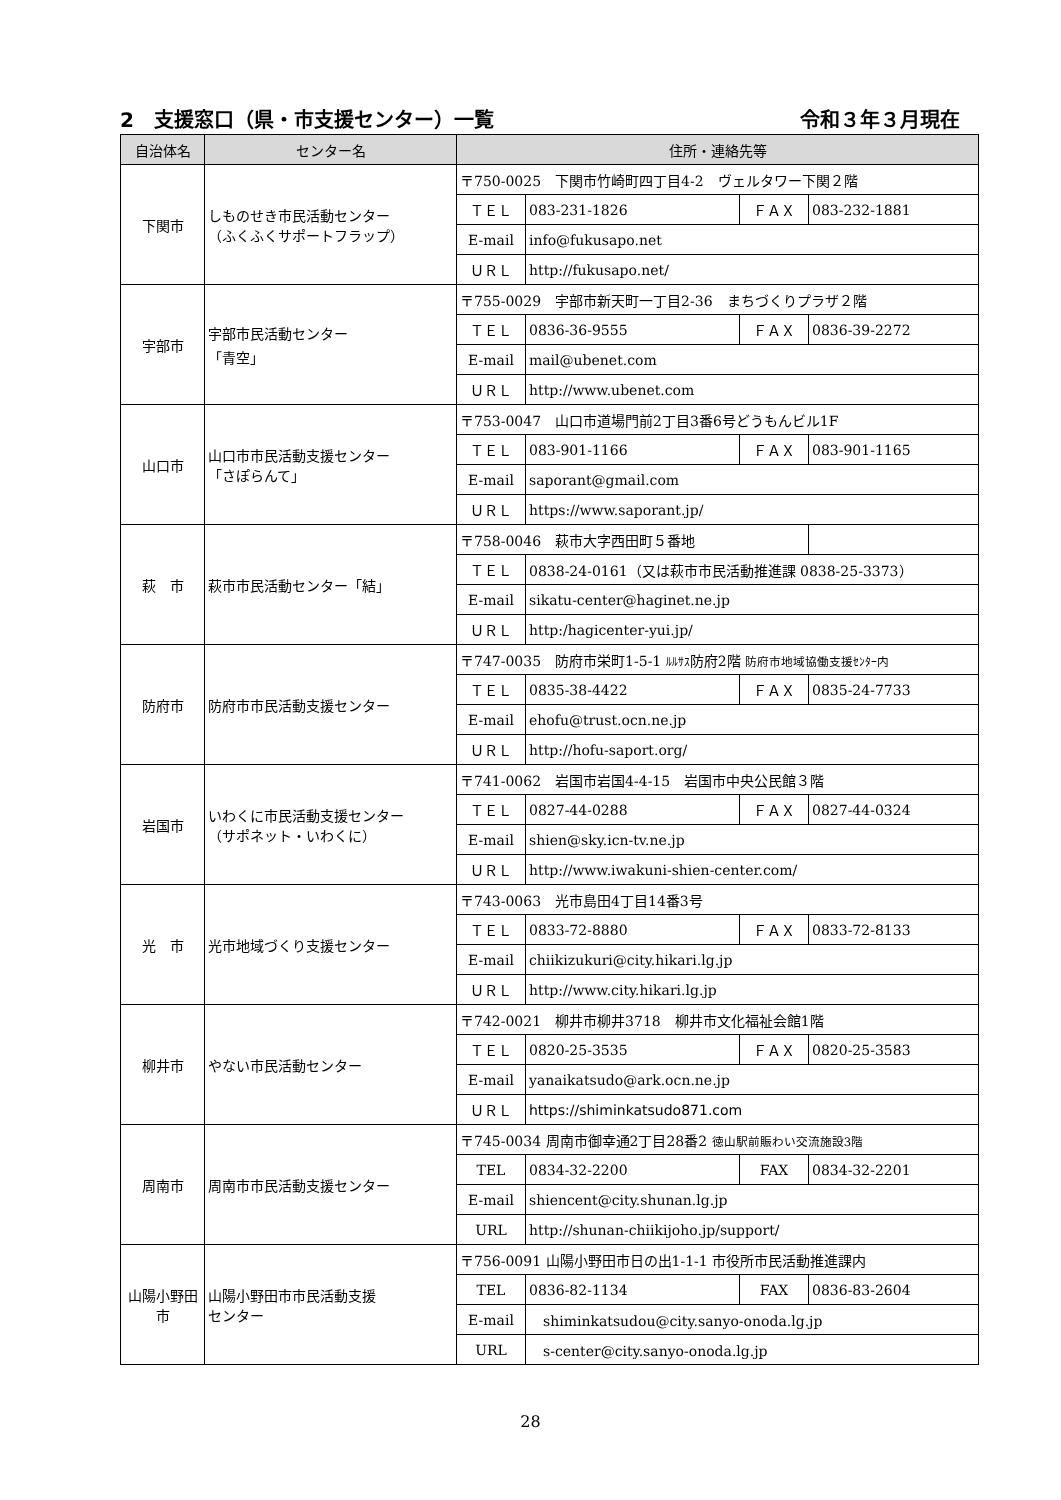2　支援窓口（県・市支援センター）一覧 令和３年３月現在
| 自治体名 | センター名 | 住所・連絡先等 | | | |
| --- | --- | --- | --- | --- | --- |
| 下関市 | しものせき市民活動センター （ふくふくサポートフラップ） | 〒750-0025 下関市竹崎町四丁目4-2 ヴェルタワー下関２階 | | | |
| | | ＴＥＬ | 083-231-1826 | ＦＡＸ | 083-232-1881 |
| | | E-mail | info@fukusapo.net | | |
| | | ＵＲＬ | http://fukusapo.net/ | | |
| 宇部市 | 宇部市民活動センター 「青空」 | 〒755-0029 宇部市新天町一丁目2-36 まちづくりプラザ２階 | | | |
| | | ＴＥＬ | 0836-36-9555 | ＦＡＸ | 0836-39-2272 |
| | | E-mail | mail@ubenet.com | | |
| | | ＵＲＬ | http://www.ubenet.com | | |
| 山口市 | 山口市市民活動支援センター 「さぽらんて」 | 〒753-0047 山口市道場門前2丁目3番6号どうもんビル1F | | | |
| | | ＴＥＬ | 083-901-1166 | ＦＡＸ | 083-901-1165 |
| | | E-mail | saporant@gmail.com | | |
| | | ＵＲＬ | https://www.saporant.jp/ | | |
| 萩 市 | 萩市市民活動センター「結」 | 〒758-0046 萩市大字西田町５番地 | | | |
| | | ＴＥＬ | 0838-24-0161（又は萩市市民活動推進課 0838-25-3373） | | |
| | | E-mail | sikatu-center@haginet.ne.jp | | |
| | | ＵＲＬ | http:/hagicenter-yui.jp/ | | |
| 防府市 | 防府市市民活動支援センター | 〒747-0035 防府市栄町1-5-1 ﾙﾙｻｽ 防府2階 防府市地域協働支援ｾﾝﾀｰ内 | | | |
| | | ＴＥＬ | 0835-38-4422 | ＦＡＸ | 0835-24-7733 |
| | | E-mail | ehofu@trust.ocn.ne.jp | | |
| | | ＵＲＬ | http://hofu-saport.org/ | | |
| 岩国市 | いわくに市民活動支援センター （サポネット・いわくに） | 〒741-0062 岩国市岩国4-4-15 岩国市中央公民館３階 | | | |
| | | ＴＥＬ | 0827-44-0288 | ＦＡＸ | 0827-44-0324 |
| | | E-mail | shien@sky.icn-tv.ne.jp | | |
| | | ＵＲＬ | http://www.iwakuni-shien-center.com/ | | |
| 光 市 | 光市地域づくり支援センター | 〒743-0063 光市島田4丁目14番3号 | | | |
| | | ＴＥＬ | 0833-72-8880 | ＦＡＸ | 0833-72-8133 |
| | | E-mail | chiikizukuri@city.hikari.lg.jp | | |
| | | ＵＲＬ | http://www.city.hikari.lg.jp | | |
| 柳井市 | やない市民活動センター | 〒742-0021 柳井市柳井3718 柳井市文化福祉会館1階 | | | |
| | | ＴＥＬ | 0820-25-3535 | ＦＡＸ | 0820-25-3583 |
| | | E-mail | yanaikatsudo@ark.ocn.ne.jp | | |
| | | ＵＲＬ | https://shiminkatsudo871.com | | |
| 周南市 | 周南市市民活動支援センター | 〒745-0034 周南市御幸通2丁目28番2 徳山駅前賑わい交流施設3階 | | | |
| | | TEL | 0834-32-2200 | FAX | 0834-32-2201 |
| | | E-mail | shiencent@city.shunan.lg.jp | | |
| | | URL | http://shunan-chiikijoho.jp/support/ | | |
| 山陽小野田市 | 山陽小野田市市民活動支援 センター | 〒756-0091 山陽小野田市日の出1-1-1 市役所市民活動推進課内 | | | |
| | | TEL | 0836-82-1134 | FAX | 0836-83-2604 |
| | | E-mail | shiminkatsudou@city.sanyo-onoda.lg.jp | | |
| | | URL | s-center@city.sanyo-onoda.lg.jp | | |
28